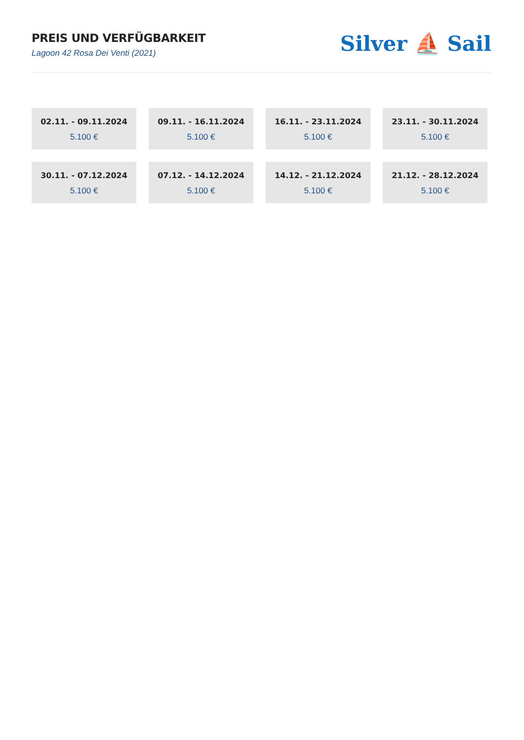PREIS UND VERFÜGBARKEIT
Lagoon 42 Rosa Dei Venti (2021)
Silver ⛵ Sail
02.11. - 09.11.2024
5.100 €
09.11. - 16.11.2024
5.100 €
16.11. - 23.11.2024
5.100 €
23.11. - 30.11.2024
5.100 €
30.11. - 07.12.2024
5.100 €
07.12. - 14.12.2024
5.100 €
14.12. - 21.12.2024
5.100 €
21.12. - 28.12.2024
5.100 €